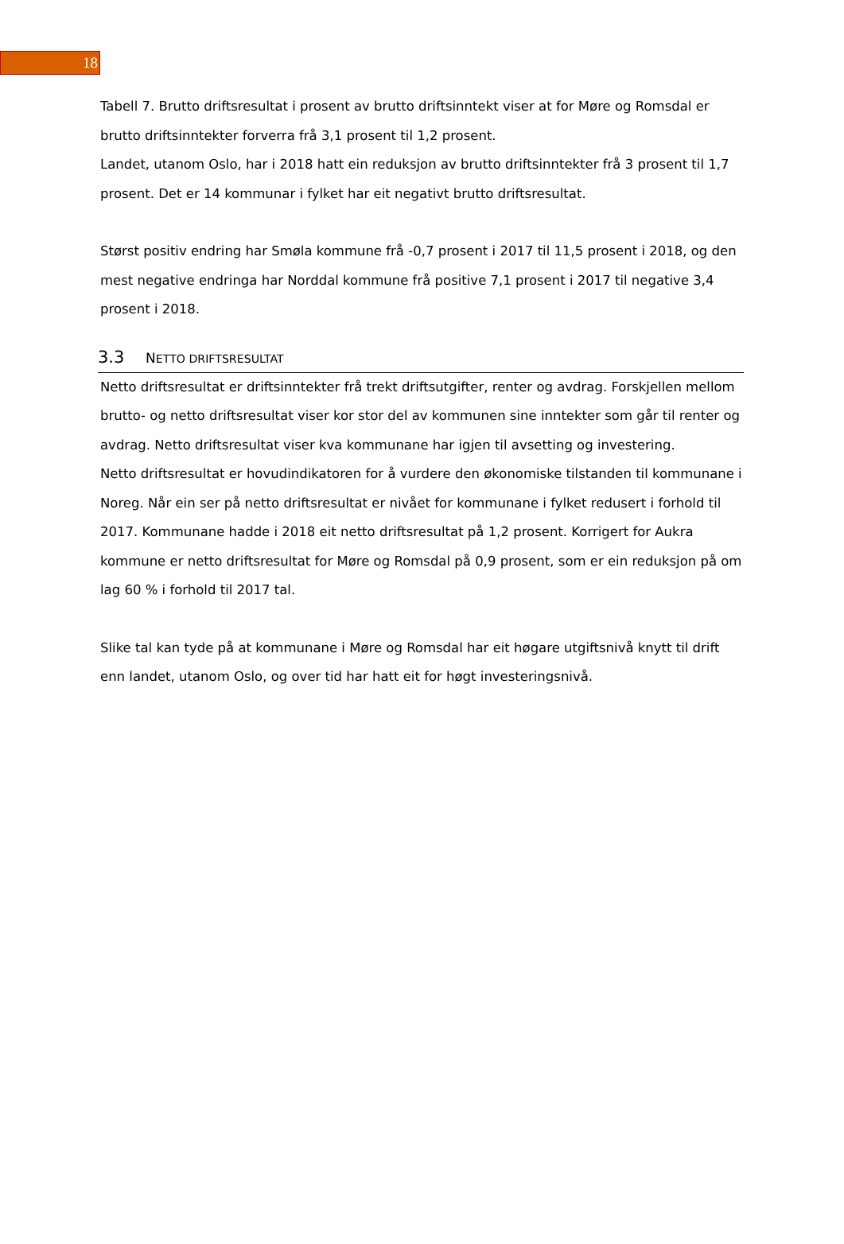18
Tabell 7. Brutto driftsresultat i prosent av brutto driftsinntekt viser at for Møre og Romsdal er brutto driftsinntekter forverra frå 3,1 prosent til 1,2 prosent.
Landet, utanom Oslo, har i 2018 hatt ein reduksjon av brutto driftsinntekter frå 3 prosent til 1,7 prosent. Det er 14 kommunar i fylket har eit negativt brutto driftsresultat.
Størst positiv endring har Smøla kommune frå -0,7 prosent i 2017 til 11,5 prosent i 2018, og den mest negative endringa har Norddal kommune frå positive 7,1 prosent i 2017 til negative 3,4 prosent i 2018.
3.3 NETTO DRIFTSRESULTAT
Netto driftsresultat er driftsinntekter frå trekt driftsutgifter, renter og avdrag. Forskjellen mellom brutto- og netto driftsresultat viser kor stor del av kommunen sine inntekter som går til renter og avdrag. Netto driftsresultat viser kva kommunane har igjen til avsetting og investering.
Netto driftsresultat er hovudindikatoren for å vurdere den økonomiske tilstanden til kommunane i Noreg. Når ein ser på netto driftsresultat er nivået for kommunane i fylket redusert i forhold til 2017. Kommunane hadde i 2018 eit netto driftsresultat på 1,2 prosent. Korrigert for Aukra kommune er netto driftsresultat for Møre og Romsdal på 0,9 prosent, som er ein reduksjon på om lag 60 % i forhold til 2017 tal.
Slike tal kan tyde på at kommunane i Møre og Romsdal har eit høgare utgiftsnivå knytt til drift enn landet, utanom Oslo, og over tid har hatt eit for høgt investeringsnivå.